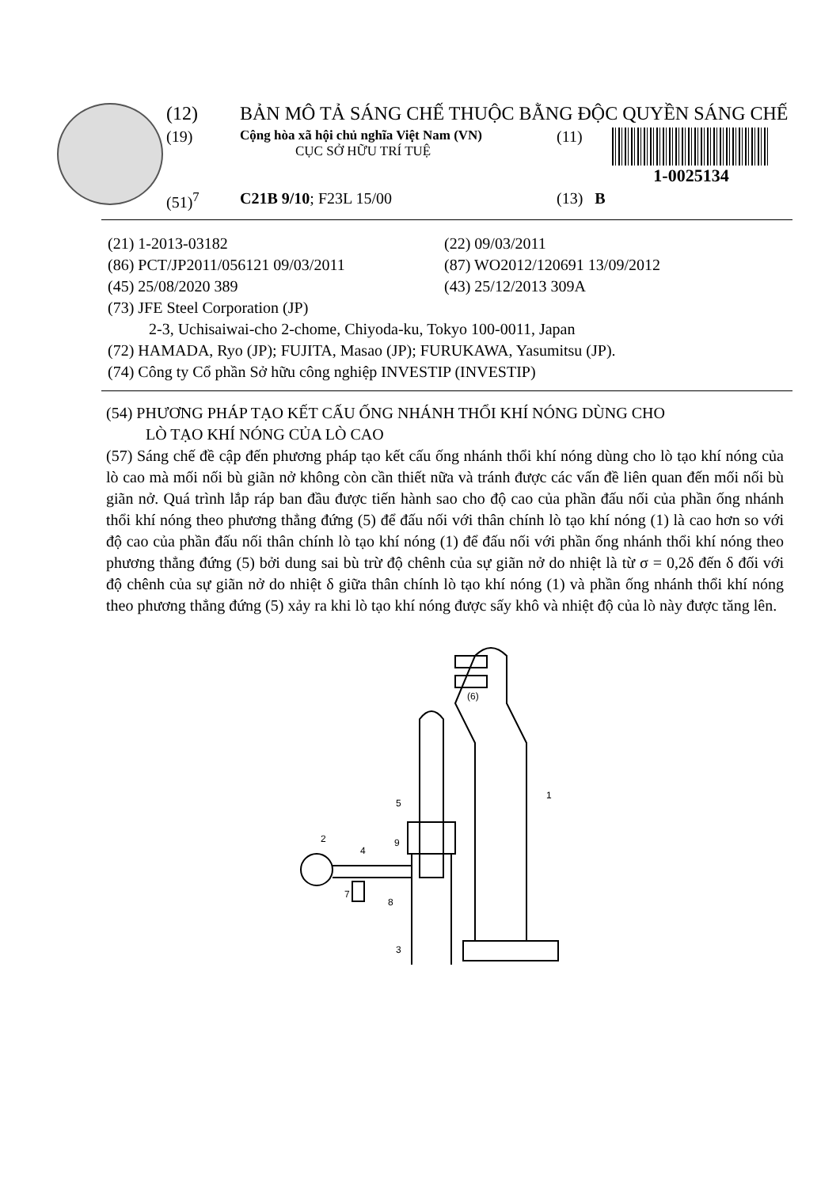(12) BẢN MÔ TẢ SÁNG CHẾ THUỘC BẰNG ĐỘC QUYỀN SÁNG CHẾ
(19) Cộng hòa xã hội chủ nghĩa Việt Nam (VN)
CỤC SỞ HỮU TRÍ TUỆ (11) 1-0025134
(51)<sup>7</sup> C21B 9/10; F23L 15/00 (13) B
(21) 1-2013-03182 (22) 09/03/2011
(86) PCT/JP2011/056121 09/03/2011 (87) WO2012/120691 13/09/2012
(45) 25/08/2020 389 (43) 25/12/2013 309A
(73) JFE Steel Corporation (JP)
2-3, Uchisaiwai-cho 2-chome, Chiyoda-ku, Tokyo 100-0011, Japan
(72) HAMADA, Ryo (JP); FUJITA, Masao (JP); FURUKAWA, Yasumitsu (JP).
(74) Công ty Cổ phần Sở hữu công nghiệp INVESTIP (INVESTIP)
(54) PHƯƠNG PHÁP TẠO KẾT CẤU ỐNG NHÁNH THỔI KHÍ NÓNG DÙNG CHO
LÒ TẠO KHÍ NÓNG CỦA LÒ CAO
(57) Sáng chế đề cập đến phương pháp tạo kết cấu ống nhánh thổi khí nóng dùng cho lò tạo khí nóng của lò cao mà mối nối bù giãn nở không còn cần thiết nữa và tránh được các vấn đề liên quan đến mối nối bù giãn nở. Quá trình lắp ráp ban đầu được tiến hành sao cho độ cao của phần đấu nối của phần ống nhánh thổi khí nóng theo phương thẳng đứng (5) để đấu nối với thân chính lò tạo khí nóng (1) là cao hơn so với độ cao của phần đấu nối thân chính lò tạo khí nóng (1) để đấu nối với phần ống nhánh thổi khí nóng theo phương thẳng đứng (5) bởi dung sai bù trừ độ chênh của sự giãn nở do nhiệt là từ σ = 0,2δ đến δ đối với độ chênh của sự giãn nở do nhiệt δ giữa thân chính lò tạo khí nóng (1) và phần ống nhánh thổi khí nóng theo phương thẳng đứng (5) xảy ra khi lò tạo khí nóng được sấy khô và nhiệt độ của lò này được tăng lên.
2
4
5
9
7
8
3
1
(6)